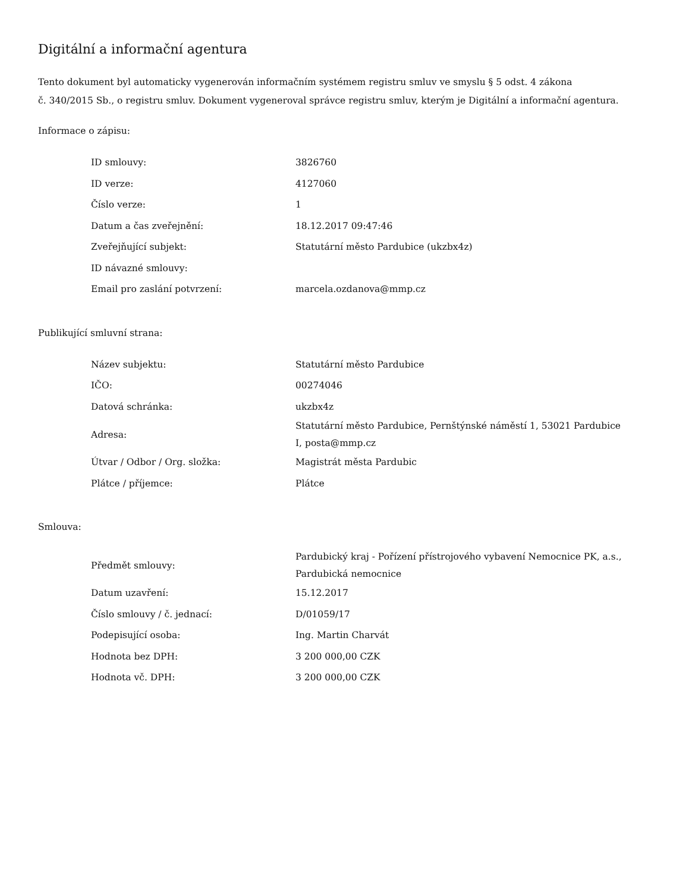Digitální a informační agentura
Tento dokument byl automaticky vygenerován informačním systémem registru smluv ve smyslu § 5 odst. 4 zákona
č. 340/2015 Sb., o registru smluv. Dokument vygeneroval správce registru smluv, kterým je Digitální a informační agentura.
Informace o zápisu:
| ID smlouvy: | 3826760 |
| ID verze: | 4127060 |
| Číslo verze: | 1 |
| Datum a čas zveřejnění: | 18.12.2017 09:47:46 |
| Zveřejňující subjekt: | Statutární město Pardubice (ukzbx4z) |
| ID návazné smlouvy: | |
| Email pro zaslání potvrzení: | marcela.ozdanova@mmp.cz |
Publikující smluvní strana:
| Název subjektu: | Statutární město Pardubice |
| IČO: | 00274046 |
| Datová schránka: | ukzbx4z |
| Adresa: | Statutární město Pardubice, Pernštýnské náměstí 1, 53021 Pardubice I, posta@mmp.cz |
| Útvar / Odbor / Org. složka: | Magistrát města Pardubic |
| Plátce / příjemce: | Plátce |
Smlouva:
| Předmět smlouvy: | Pardubický kraj - Pořízení přístrojového vybavení Nemocnice PK, a.s., Pardubická nemocnice |
| Datum uzavření: | 15.12.2017 |
| Číslo smlouvy / č. jednací: | D/01059/17 |
| Podepisující osoba: | Ing. Martin Charvát |
| Hodnota bez DPH: | 3 200 000,00 CZK |
| Hodnota vč. DPH: | 3 200 000,00 CZK |